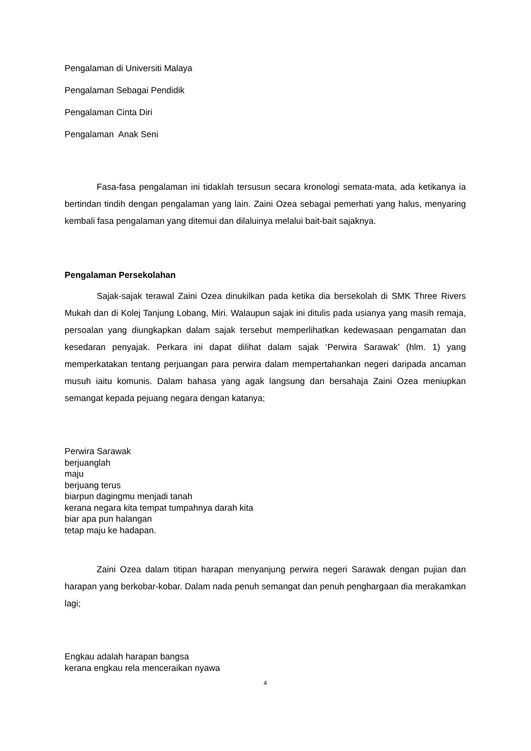Pengalaman di Universiti Malaya
Pengalaman Sebagai Pendidik
Pengalaman Cinta Diri
Pengalaman Anak Seni
Fasa-fasa pengalaman ini tidaklah tersusun secara kronologi semata-mata, ada ketikanya ia bertindan tindih dengan pengalaman yang lain. Zaini Ozea sebagai pemerhati yang halus, menyaring kembali fasa pengalaman yang ditemui dan dilaluinya melalui bait-bait sajaknya.
Pengalaman Persekolahan
Sajak-sajak terawal Zaini Ozea dinukilkan pada ketika dia bersekolah di SMK Three Rivers Mukah dan di Kolej Tanjung Lobang, Miri. Walaupun sajak ini ditulis pada usianya yang masih remaja, persoalan yang diungkapkan dalam sajak tersebut memperlihatkan kedewasaan pengamatan dan kesedaran penyajak. Perkara ini dapat dilihat dalam sajak ‘Perwira Sarawak’ (hlm. 1) yang memperkatakan tentang perjuangan para perwira dalam mempertahankan negeri daripada ancaman musuh iaitu komunis. Dalam bahasa yang agak langsung dan bersahaja Zaini Ozea meniupkan semangat kepada pejuang negara dengan katanya;
Perwira Sarawak
berjuanglah
maju
berjuang terus
biarpun dagingmu menjadi tanah
kerana negara kita tempat tumpahnya darah kita
biar apa pun halangan
tetap maju ke hadapan.
Zaini Ozea dalam titipan harapan menyanjung perwira negeri Sarawak dengan pujian dan harapan yang berkobar-kobar. Dalam nada penuh semangat dan penuh penghargaan dia merakamkan lagi;
Engkau adalah harapan bangsa
kerana engkau rela menceraikan nyawa
4